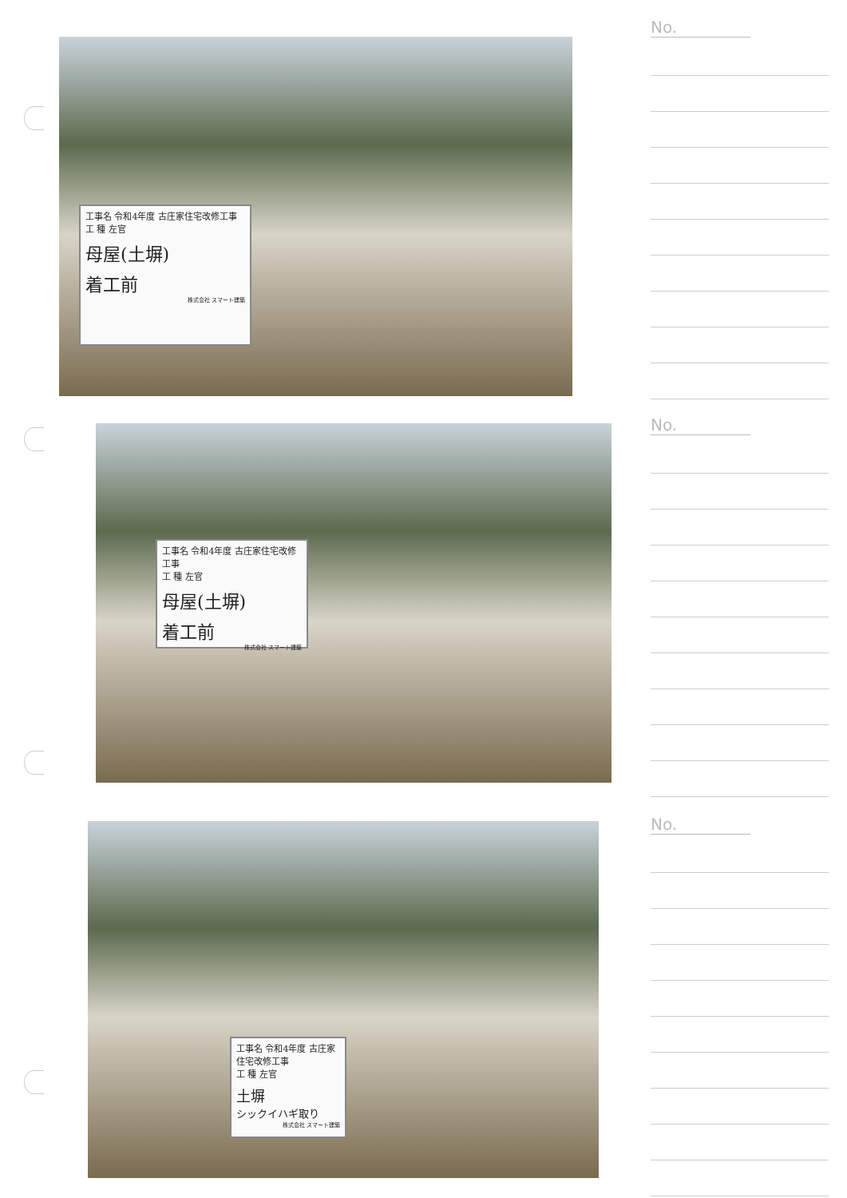工事名 令和4年度 古庄家住宅改修工事
工 種 左官
母屋(土塀)
着工前
株式会社 スマート建築
No.
工事名 令和4年度 古庄家住宅改修工事
工 種 左官
母屋(土塀)
着工前
株式会社 スマート建築
No.
工事名 令和4年度 古庄家住宅改修工事
工 種 左官
土塀
シックイハギ取り
株式会社 スマート建築
No.